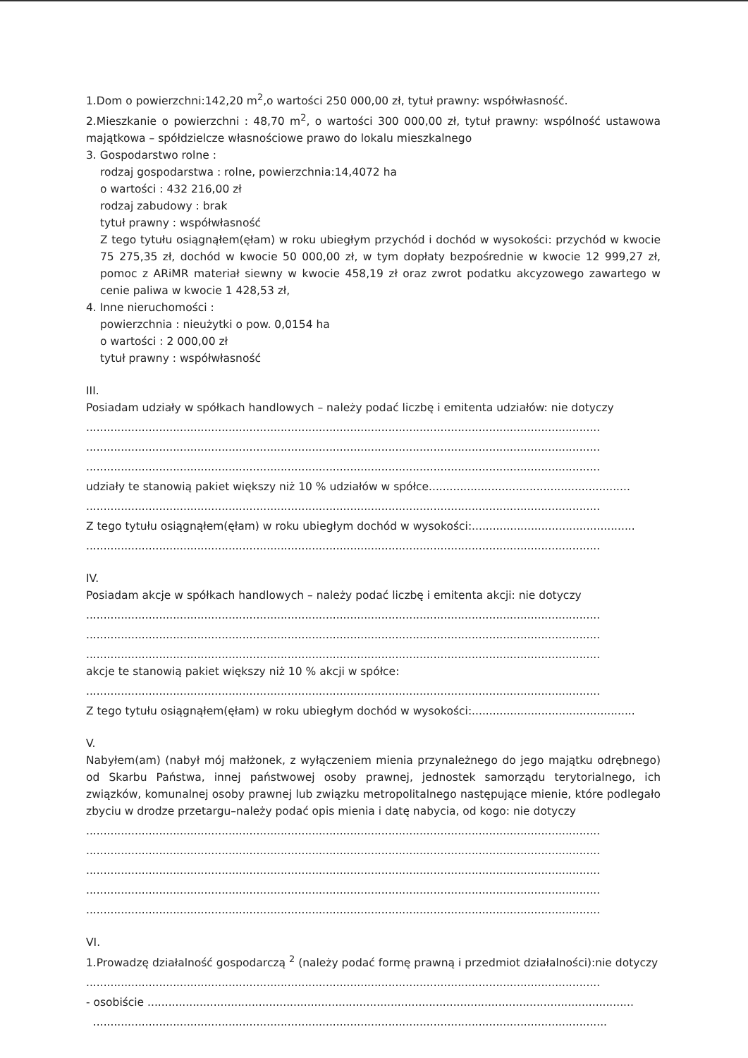1.Dom o powierzchni:142,20 m<sup>2</sup>,o wartości 250 000,00 zł, tytuł prawny: współwłasność.
2.Mieszkanie o powierzchni : 48,70 m<sup>2</sup>, o wartości 300 000,00 zł, tytuł prawny: wspólność ustawowa majątkowa – spółdzielcze własnościowe prawo do lokalu mieszkalnego
3. Gospodarstwo rolne :
rodzaj gospodarstwa : rolne, powierzchnia:14,4072 ha
o wartości : 432 216,00 zł
rodzaj zabudowy : brak
tytuł prawny : współwłasność
Z tego tytułu osiągnąłem(ęłam) w roku ubiegłym przychód i dochód w wysokości: przychód w kwocie 75 275,35 zł, dochód w kwocie 50 000,00 zł, w tym dopłaty bezpośrednie w kwocie 12 999,27 zł, pomoc z ARiMR materiał siewny w kwocie 458,19 zł oraz zwrot podatku akcyzowego zawartego w cenie paliwa w kwocie 1 428,53 zł,
4. Inne nieruchomości :
powierzchnia : nieużytki o pow. 0,0154 ha
o wartości : 2 000,00 zł
tytuł prawny : współwłasność
III.
Posiadam udziały w spółkach handlowych – należy podać liczbę i emitenta udziałów: nie dotyczy
....................................................................................................................................................
....................................................................................................................................................
....................................................................................................................................................
udziały te stanowią pakiet większy niż 10 % udziałów w spółce..........................................................
....................................................................................................................................................
Z tego tytułu osiągnąłem(ęłam) w roku ubiegłym dochód w wysokości:...............................................
....................................................................................................................................................
IV.
Posiadam akcje w spółkach handlowych – należy podać liczbę i emitenta akcji: nie dotyczy
....................................................................................................................................................
....................................................................................................................................................
....................................................................................................................................................
akcje te stanowią pakiet większy niż 10 % akcji w spółce:
....................................................................................................................................................
Z tego tytułu osiągnąłem(ęłam) w roku ubiegłym dochód w wysokości:...............................................
V.
Nabyłem(am) (nabył mój małżonek, z wyłączeniem mienia przynależnego do jego majątku odrębnego) od Skarbu Państwa, innej państwowej osoby prawnej, jednostek samorządu terytorialnego, ich związków, komunalnej osoby prawnej lub związku metropolitalnego następujące mienie, które podlegało zbyciu w drodze przetargu–należy podać opis mienia i datę nabycia, od kogo: nie dotyczy
....................................................................................................................................................
....................................................................................................................................................
....................................................................................................................................................
....................................................................................................................................................
....................................................................................................................................................
VI.
1.Prowadzę działalność gospodarczą <sup>2</sup> (należy podać formę prawną i przedmiot działalności):nie dotyczy
....................................................................................................................................................
- osobiście ............................................................................................................................................
....................................................................................................................................................